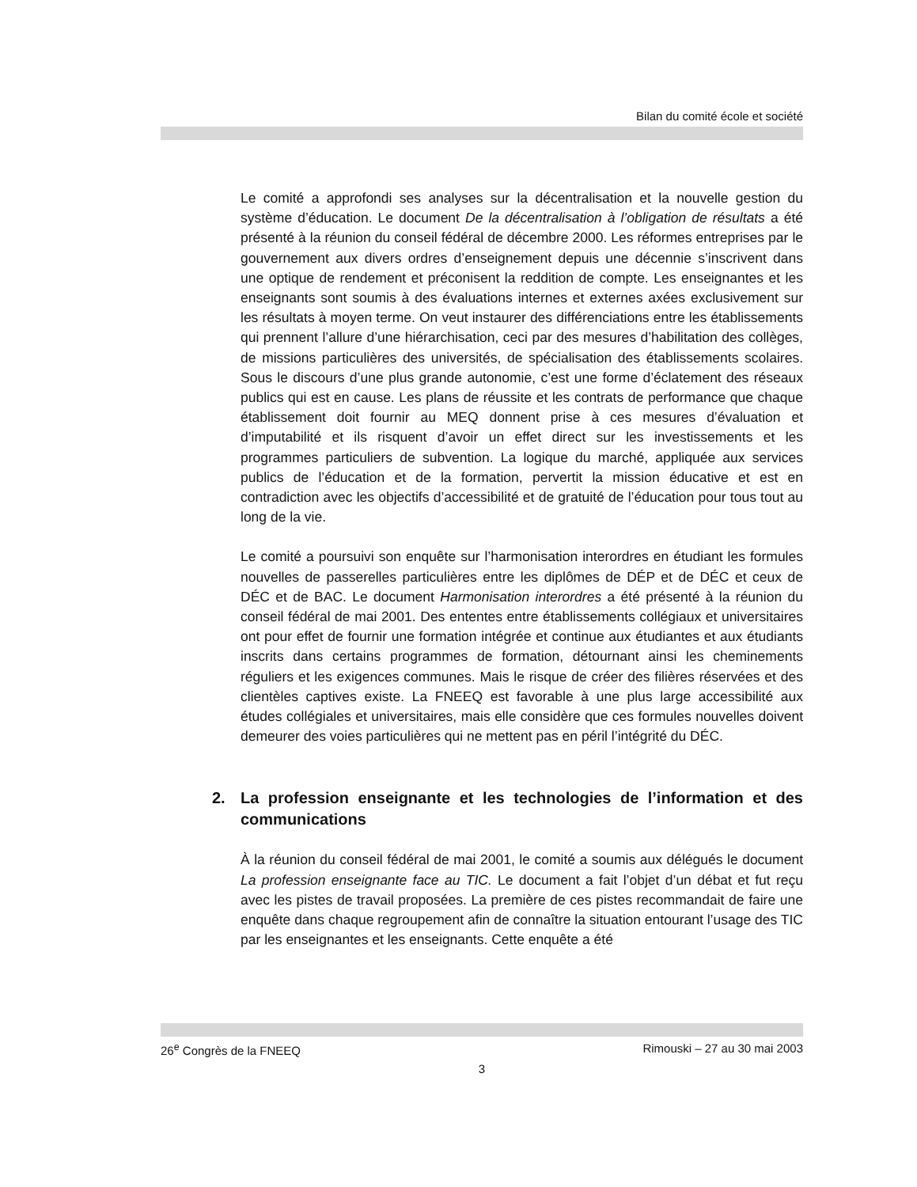Bilan du comité école et société
Le comité a approfondi ses analyses sur la décentralisation et la nouvelle gestion du système d’éducation. Le document De la décentralisation à l’obligation de résultats a été présenté à la réunion du conseil fédéral de décembre 2000. Les réformes entreprises par le gouvernement aux divers ordres d’enseignement depuis une décennie s’inscrivent dans une optique de rendement et préconisent la reddition de compte. Les enseignantes et les enseignants sont soumis à des évaluations internes et externes axées exclusivement sur les résultats à moyen terme. On veut instaurer des différenciations entre les établissements qui prennent l’allure d’une hiérarchisation, ceci par des mesures d’habilitation des collèges, de missions particulières des universités, de spécialisation des établissements scolaires. Sous le discours d’une plus grande autonomie, c’est une forme d’éclatement des réseaux publics qui est en cause. Les plans de réussite et les contrats de performance que chaque établissement doit fournir au MEQ donnent prise à ces mesures d’évaluation et d’imputabilité et ils risquent d’avoir un effet direct sur les investissements et les programmes particuliers de subvention. La logique du marché, appliquée aux services publics de l’éducation et de la formation, pervertit la mission éducative et est en contradiction avec les objectifs d’accessibilité et de gratuité de l’éducation pour tous tout au long de la vie.
Le comité a poursuivi son enquête sur l’harmonisation interordres en étudiant les formules nouvelles de passerelles particulières entre les diplômes de DÉP et de DÉC et ceux de DÉC et de BAC. Le document Harmonisation interordres a été présenté à la réunion du conseil fédéral de mai 2001. Des ententes entre établissements collégiaux et universitaires ont pour effet de fournir une formation intégrée et continue aux étudiantes et aux étudiants inscrits dans certains programmes de formation, détournant ainsi les cheminements réguliers et les exigences communes. Mais le risque de créer des filières réservées et des clientèles captives existe. La FNEEQ est favorable à une plus large accessibilité aux études collégiales et universitaires, mais elle considère que ces formules nouvelles doivent demeurer des voies particulières qui ne mettent pas en péril l’intégrité du DÉC.
2. La profession enseignante et les technologies de l’information et des communications
À la réunion du conseil fédéral de mai 2001, le comité a soumis aux délégués le document La profession enseignante face au TIC. Le document a fait l’objet d’un débat et fut reçu avec les pistes de travail proposées. La première de ces pistes recommandait de faire une enquête dans chaque regroupement afin de connaître la situation entourant l’usage des TIC par les enseignantes et les enseignants. Cette enquête a été
26<sup>e</sup> Congrès de la FNEEQ Rimouski – 27 au 30 mai 2003
3